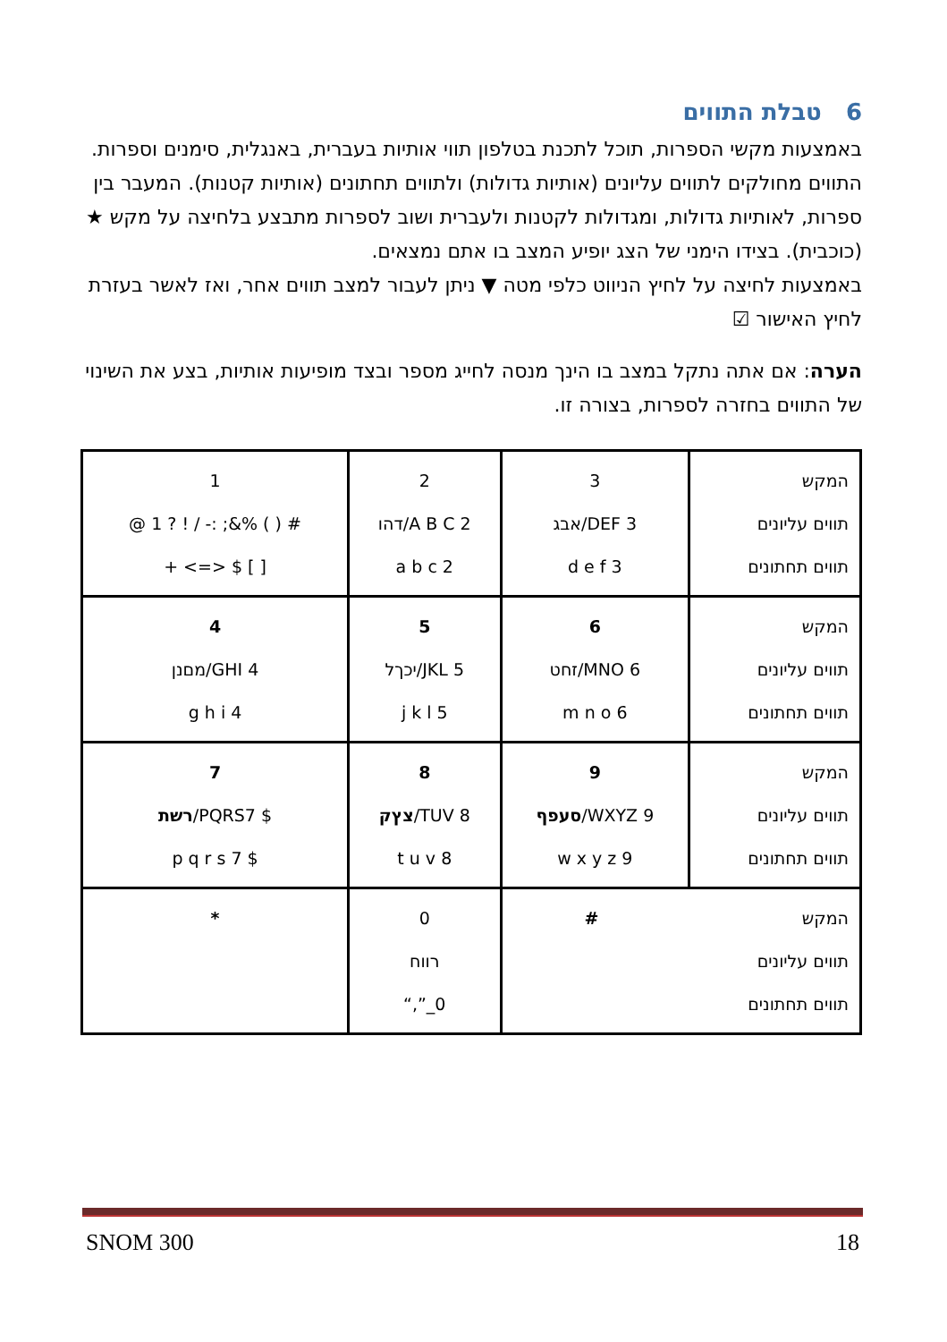6 טבלת התווים
באמצעות מקשי הספרות, תוכל לתכנת בטלפון תווי אותיות בעברית, באנגלית, סימנים וספרות. התווים מחולקים לתווים עליונים (אותיות גדולות) ולתווים תחתונים (אותיות קטנות). המעבר בין ספרות, לאותיות גדולות, ומגדולות לקטנות ולעברית ושוב לספרות מתבצע בלחיצה על מקש ★ (כוכבית). בצידו הימני של הצג יופיע המצב בו אתם נמצאים.
באמצעות לחיצה על לחיץ הניווט כלפי מטה ▼ ניתן לעבור למצב תווים אחר, ואז לאשר בעזרת לחיץ האישור ☑
הערה: אם אתה נתקל במצב בו הינך מנסה לחייג מספר ובצד מופיעות אותיות, בצע את השינוי של התווים בחזרה לספרות, בצורה זו.
| 1 @ 1 ? ! / -: ;&% ( ) # + <=> $ [ ] | 2 דהו/A B C 2 a b c 2 | 3 אבג/DEF 3 d e f 3 | המקש תווים עליונים תווים תחתונים |
| 4 מםנן/GHI 4 g h i 4 | 5 יכךל/JKL 5 j k l 5 | 6 זחט/MNO 6 m n o 6 | המקש תווים עליונים תווים תחתונים |
| 7 רשת /PQRS7 $ p q r s 7 $ | 8 צץק /TUV 8 t u v 8 | 9 סעפף /WXYZ 9 w x y z 9 | המקש תווים עליונים תווים תחתונים |
| * | 0 רווח “,”_0 | # המקש תווים עליונים תווים תחתונים | |
SNOM 300 18